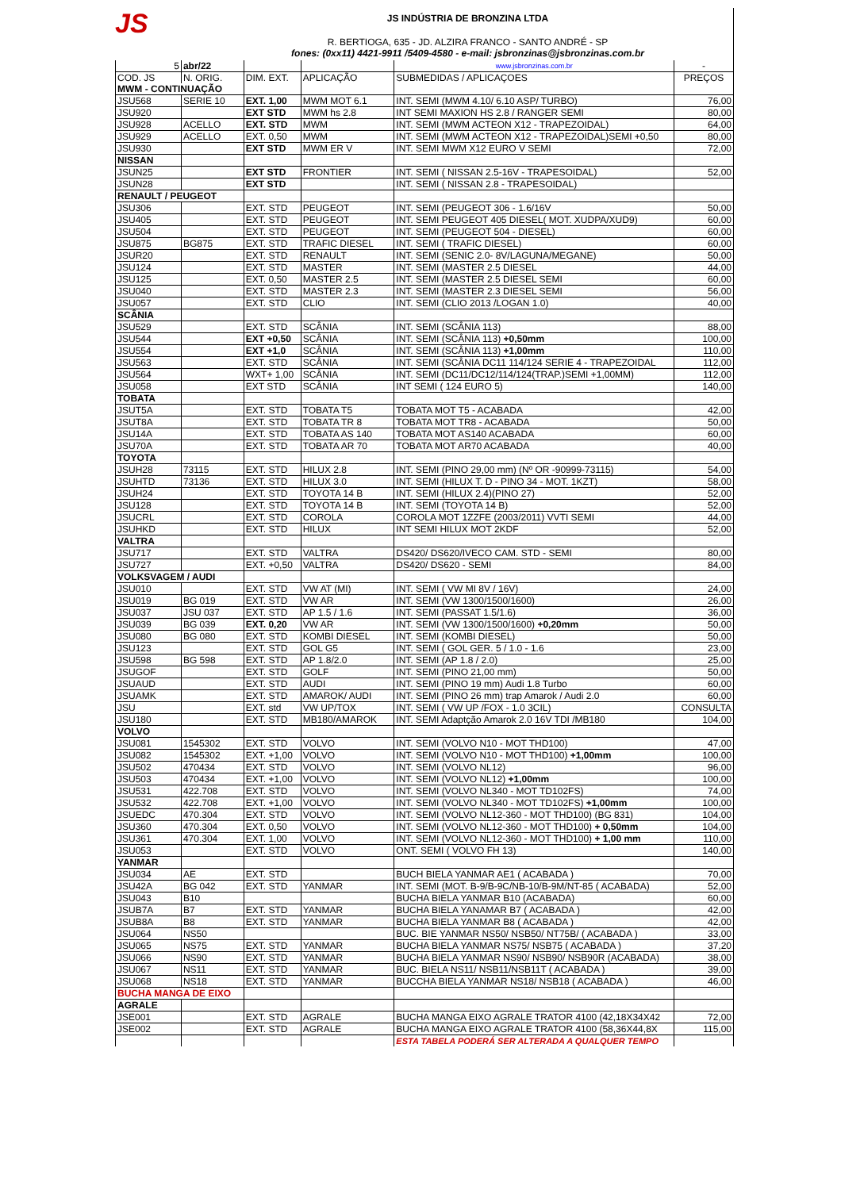JS
JS INDÚSTRIA DE BRONZINA LTDA
R. BERTIOGA, 635 - JD. ALZIRA FRANCO - SANTO ANDRÉ - SP
fones: (0xx11) 4421-9911 /5409-4580 - e-mail: jsbronzinas@jsbronzinas.com.br
| 5 | abr/22 | | | www.jsbronzinas.com.br | - |
| COD. JS | N. ORIG. | DIM. EXT. | APLICAÇÃO | SUBMEDIDAS / APLICAÇOES | PREÇOS |
| MWM - CONTINUAÇÃO | | | | | |
| JSU568 | SERIE 10 | EXT. 1,00 | MWM MOT 6.1 | INT. SEMI (MWM 4.10/ 6.10 ASP/ TURBO) | 76,00 |
| JSU920 | | EXT STD | MWM hs 2.8 | INT SEMI MAXION HS 2.8 / RANGER SEMI | 80,00 |
| JSU928 | ACELLO | EXT. STD | MWM | INT. SEMI (MWM ACTEON X12 - TRAPEZOIDAL) | 64,00 |
| JSU929 | ACELLO | EXT. 0,50 | MWM | INT. SEMI (MWM ACTEON X12 - TRAPEZOIDAL)SEMI +0,50 | 80,00 |
| JSU930 | | EXT STD | MWM ER V | INT. SEMI MWM X12 EURO V SEMI | 72,00 |
| NISSAN | | | | | |
| JSUN25 | | EXT STD | FRONTIER | INT. SEMI ( NISSAN 2.5-16V - TRAPESOIDAL) | 52,00 |
| JSUN28 | | EXT STD | | INT. SEMI ( NISSAN 2.8 - TRAPESOIDAL) | |
| RENAULT / PEUGEOT | | | | | |
| JSU306 | | EXT. STD | PEUGEOT | INT. SEMI (PEUGEOT 306 - 1.6/16V | 50,00 |
| JSU405 | | EXT. STD | PEUGEOT | INT. SEMI PEUGEOT 405 DIESEL( MOT. XUDPA/XUD9) | 60,00 |
| JSU504 | | EXT. STD | PEUGEOT | INT. SEMI (PEUGEOT 504 - DIESEL) | 60,00 |
| JSU875 | BG875 | EXT. STD | TRAFIC DIESEL | INT. SEMI ( TRAFIC DIESEL) | 60,00 |
| JSUR20 | | EXT. STD | RENAULT | INT. SEMI (SENIC 2.0- 8V/LAGUNA/MEGANE) | 50,00 |
| JSU124 | | EXT. STD | MASTER | INT. SEMI (MASTER 2.5 DIESEL | 44,00 |
| JSU125 | | EXT. 0,50 | MASTER 2.5 | INT. SEMI (MASTER 2.5 DIESEL SEMI | 60,00 |
| JSU040 | | EXT. STD | MASTER 2.3 | INT. SEMI (MASTER 2.3 DIESEL SEMI | 56,00 |
| JSU057 | | EXT. STD | CLIO | INT. SEMI (CLIO 2013 /LOGAN 1.0) | 40,00 |
| SCÂNIA | | | | | |
| JSU529 | | EXT. STD | SCÂNIA | INT. SEMI (SCÂNIA 113) | 88,00 |
| JSU544 | | EXT +0,50 | SCÂNIA | INT. SEMI (SCÂNIA 113) +0,50mm | 100,00 |
| JSU554 | | EXT +1,0 | SCÂNIA | INT. SEMI (SCÂNIA 113) +1,00mm | 110,00 |
| JSU563 | | EXT. STD | SCÂNIA | INT. SEMI (SCÂNIA DC11 114/124 SERIE 4 - TRAPEZOIDAL | 112,00 |
| JSU564 | | WXT+ 1,00 | SCÂNIA | INT. SEMI (DC11/DC12/114/124(TRAP.)SEMI +1,00MM) | 112,00 |
| JSU058 | | EXT STD | SCÂNIA | INT SEMI ( 124 EURO 5) | 140,00 |
| TOBATA | | | | | |
| JSUT5A | | EXT. STD | TOBATA T5 | TOBATA MOT T5 - ACABADA | 42,00 |
| JSUT8A | | EXT. STD | TOBATA TR 8 | TOBATA MOT TR8 - ACABADA | 50,00 |
| JSU14A | | EXT. STD | TOBATA AS 140 | TOBATA MOT AS140 ACABADA | 60,00 |
| JSU70A | | EXT. STD | TOBATA AR 70 | TOBATA MOT AR70 ACABADA | 40,00 |
| TOYOTA | | | | | |
| JSUH28 | 73115 | EXT. STD | HILUX 2.8 | INT. SEMI (PINO 29,00 mm) (Nº OR -90999-73115) | 54,00 |
| JSUHTD | 73136 | EXT. STD | HILUX 3.0 | INT. SEMI (HILUX T. D - PINO 34 - MOT. 1KZT) | 58,00 |
| JSUH24 | | EXT. STD | TOYOTA 14 B | INT. SEMI (HILUX 2.4)(PINO 27) | 52,00 |
| JSU128 | | EXT. STD | TOYOTA 14 B | INT. SEMI (TOYOTA 14 B) | 52,00 |
| JSUCRL | | EXT. STD | COROLA | COROLA MOT 1ZZFE (2003/2011) VVTI SEMI | 44,00 |
| JSUHKD | | EXT. STD | HILUX | INT SEMI HILUX MOT 2KDF | 52,00 |
| VALTRA | | | | | |
| JSU717 | | EXT. STD | VALTRA | DS420/ DS620/IVECO CAM. STD - SEMI | 80,00 |
| JSU727 | | EXT. +0,50 | VALTRA | DS420/ DS620 - SEMI | 84,00 |
| VOLKSVAGEM / AUDI | | | | | |
| JSU010 | | EXT. STD | VW AT (MI) | INT. SEMI ( VW MI 8V / 16V) | 24,00 |
| JSU019 | BG 019 | EXT. STD | VW AR | INT. SEMI (VW 1300/1500/1600) | 26,00 |
| JSU037 | JSU 037 | EXT. STD | AP 1.5 / 1.6 | INT. SEMI (PASSAT 1.5/1.6) | 36,00 |
| JSU039 | BG 039 | EXT. 0,20 | VW AR | INT. SEMI (VW 1300/1500/1600) +0,20mm | 50,00 |
| JSU080 | BG 080 | EXT. STD | KOMBI DIESEL | INT. SEMI (KOMBI DIESEL) | 50,00 |
| JSU123 | | EXT. STD | GOL G5 | INT. SEMI ( GOL GER. 5 / 1.0 - 1.6 | 23,00 |
| JSU598 | BG 598 | EXT. STD | AP 1.8/2.0 | INT. SEMI (AP 1.8 / 2.0) | 25,00 |
| JSUGOF | | EXT. STD | GOLF | INT. SEMI (PINO 21,00 mm) | 50,00 |
| JSUAUD | | EXT. STD | AUDI | INT. SEMI (PINO 19 mm) Audi 1.8 Turbo | 60,00 |
| JSUAMK | | EXT. STD | AMAROK/ AUDI | INT. SEMI (PINO 26 mm) trap Amarok / Audi 2.0 | 60,00 |
| JSU | | EXT. std | VW UP/TOX | INT. SEMI ( VW UP /FOX - 1.0 3CIL) | CONSULTA |
| JSU180 | | EXT. STD | MB180/AMAROK | INT. SEMI Adaptção Amarok 2.0 16V TDI /MB180 | 104,00 |
| VOLVO | | | | | |
| JSU081 | 1545302 | EXT. STD | VOLVO | INT. SEMI (VOLVO N10 - MOT THD100) | 47,00 |
| JSU082 | 1545302 | EXT. +1,00 | VOLVO | INT. SEMI (VOLVO N10 - MOT THD100) +1,00mm | 100,00 |
| JSU502 | 470434 | EXT. STD | VOLVO | INT. SEMI (VOLVO NL12) | 96,00 |
| JSU503 | 470434 | EXT. +1,00 | VOLVO | INT. SEMI (VOLVO NL12) +1,00mm | 100,00 |
| JSU531 | 422.708 | EXT. STD | VOLVO | INT. SEMI (VOLVO NL340 - MOT TD102FS) | 74,00 |
| JSU532 | 422.708 | EXT. +1,00 | VOLVO | INT. SEMI (VOLVO NL340 - MOT TD102FS) +1,00mm | 100,00 |
| JSUEDC | 470.304 | EXT. STD | VOLVO | INT. SEMI (VOLVO NL12-360 - MOT THD100) (BG 831) | 104,00 |
| JSU360 | 470.304 | EXT. 0,50 | VOLVO | INT. SEMI (VOLVO NL12-360 - MOT THD100) + 0,50mm | 104,00 |
| JSU361 | 470.304 | EXT. 1,00 | VOLVO | INT. SEMI (VOLVO NL12-360 - MOT THD100) + 1,00 mm | 110,00 |
| JSU053 | | EXT. STD | VOLVO | ONT. SEMI ( VOLVO FH 13) | 140,00 |
| YANMAR | | | | | |
| JSU034 | AE | EXT. STD | | BUCH BIELA YANMAR AE1 ( ACABADA ) | 70,00 |
| JSU42A | BG 042 | EXT. STD | YANMAR | INT. SEMI (MOT. B-9/B-9C/NB-10/B-9M/NT-85 ( ACABADA) | 52,00 |
| JSU043 | B10 | | | BUCHA BIELA YANMAR B10 (ACABADA) | 60,00 |
| JSUB7A | B7 | EXT. STD | YANMAR | BUCHA BIELA YANAMAR B7 ( ACABADA ) | 42,00 |
| JSUB8A | B8 | EXT. STD | YANMAR | BUCHA BIELA YANMAR B8 ( ACABADA ) | 42,00 |
| JSU064 | NS50 | | | BUC. BIE YANMAR NS50/ NSB50/ NT75B/ ( ACABADA ) | 33,00 |
| JSU065 | NS75 | EXT. STD | YANMAR | BUCHA BIELA YANMAR NS75/ NSB75 ( ACABADA ) | 37,20 |
| JSU066 | NS90 | EXT. STD | YANMAR | BUCHA BIELA YANMAR NS90/ NSB90/ NSB90R (ACABADA) | 38,00 |
| JSU067 | NS11 | EXT. STD | YANMAR | BUC. BIELA NS11/ NSB11/NSB11T ( ACABADA ) | 39,00 |
| JSU068 | NS18 | EXT. STD | YANMAR | BUCCHA BIELA YANMAR NS18/ NSB18 ( ACABADA ) | 46,00 |
| BUCHA MANGA DE EIXO | | | | | |
| AGRALE | | | | | |
| JSE001 | | EXT. STD | AGRALE | BUCHA MANGA EIXO AGRALE TRATOR 4100 (42,18X34X42 | 72,00 |
| JSE002 | | EXT. STD | AGRALE | BUCHA MANGA EIXO AGRALE TRATOR 4100 (58,36X44,8X | 115,00 |
| | | | | ESTA TABELA PODERÁ SER ALTERADA A QUALQUER TEMPO | |